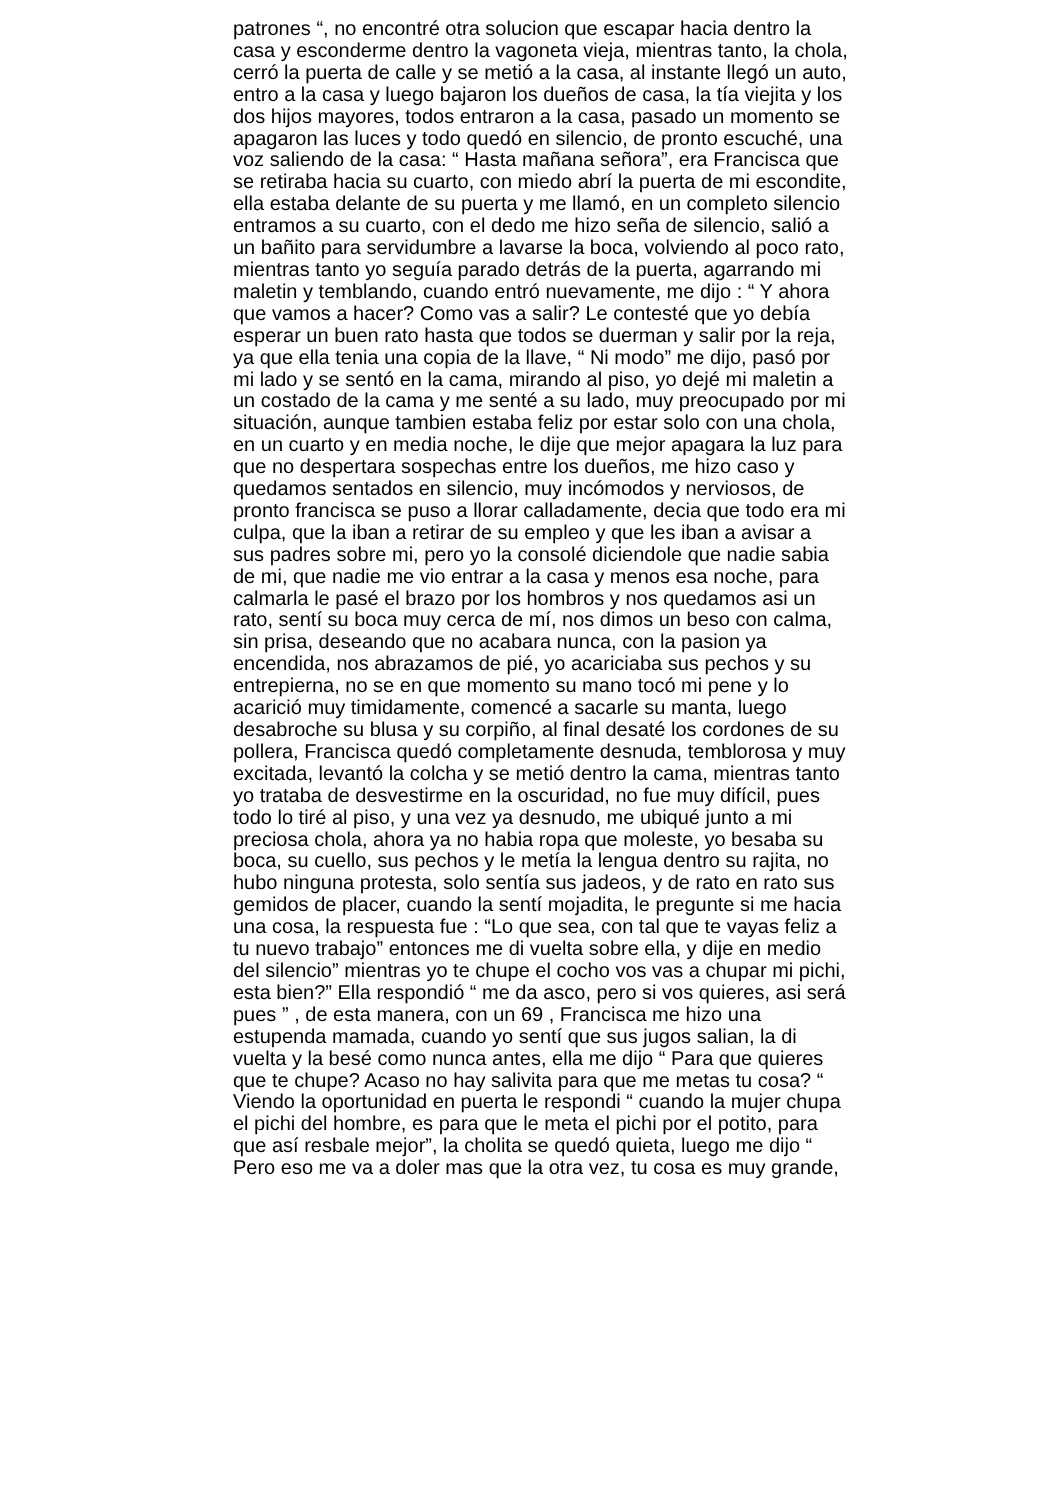patrones “, no encontré otra solucion que escapar hacia dentro la
casa y esconderme dentro la vagoneta vieja, mientras tanto, la chola,
cerró la puerta de calle y se metió a la casa, al instante llegó un auto,
entro a la casa y luego bajaron los dueños de casa, la tía viejita y los
dos hijos mayores, todos entraron a la casa, pasado un momento se
apagaron las luces y todo quedó en silencio, de pronto escuché, una
voz saliendo de la casa: “ Hasta mañana señora”, era Francisca que
se retiraba hacia su cuarto, con miedo abrí la puerta de mi escondite,
ella estaba delante de su puerta y me llamó, en un completo silencio
entramos a su cuarto, con el dedo me hizo seña de silencio, salió a
un bañito para servidumbre a lavarse la boca, volviendo al poco rato,
mientras tanto yo seguía parado detrás de la puerta, agarrando mi
maletin y temblando, cuando entró nuevamente, me dijo : “ Y ahora
que vamos a hacer? Como vas a salir? Le contesté que yo debía
esperar un buen rato hasta que todos se duerman y salir por la reja,
ya que ella tenia una copia de la llave, “ Ni modo” me dijo, pasó por
mi lado y se sentó en la cama, mirando al piso, yo dejé mi maletin a
un costado de la cama y me senté a su lado, muy preocupado por mi
situación, aunque tambien estaba feliz por estar solo con una chola,
en un cuarto y en media noche, le dije que mejor apagara la luz para
que no despertara sospechas entre los dueños, me hizo caso y
quedamos sentados en silencio, muy incómodos y nerviosos, de
pronto francisca se puso a llorar calladamente, decia que todo era mi
culpa, que la iban a retirar de su empleo y que les iban a avisar a
sus padres sobre mi, pero yo la consolé diciendole que nadie sabia
de mi, que nadie me vio entrar a la casa y menos esa noche, para
calmarla le pasé el brazo por los hombros y nos quedamos asi un
rato, sentí su boca muy cerca de mí, nos dimos un beso con calma,
sin prisa, deseando que no acabara nunca, con la pasion ya
encendida, nos abrazamos de pié, yo acariciaba sus pechos y su
entrepierna, no se en que momento su mano tocó mi pene y lo
acarició muy timidamente, comencé a sacarle su manta, luego
desabroche su blusa y su corpiño, al final desaté los cordones de su
pollera, Francisca quedó completamente desnuda, temblorosa y muy
excitada, levantó la colcha y se metió dentro la cama, mientras tanto
yo trataba de desvestirme en la oscuridad, no fue muy difícil, pues
todo lo tiré al piso, y una vez ya desnudo, me ubiqué junto a mi
preciosa chola, ahora ya no habia ropa que moleste, yo besaba su
boca, su cuello, sus pechos y le metía la lengua dentro su rajita, no
hubo ninguna protesta, solo sentía sus jadeos, y de rato en rato sus
gemidos de placer, cuando la sentí mojadita, le pregunte si me hacia
una cosa, la respuesta fue : “Lo que sea, con tal que te vayas feliz a
tu nuevo trabajo” entonces me di vuelta sobre ella, y dije en medio
del silencio” mientras yo te chupe el cocho vos vas a chupar mi pichi,
esta bien?” Ella respondió “ me da asco, pero si vos quieres, asi será
pues ” , de esta manera, con un 69 , Francisca me hizo una
estupenda mamada, cuando yo sentí que sus jugos salian, la di
vuelta y la besé como nunca antes, ella me dijo “ Para que quieres
que te chupe? Acaso no hay salivita para que me metas tu cosa? “
Viendo la oportunidad en puerta le respondi “ cuando la mujer chupa
el pichi del hombre, es para que le meta el pichi por el potito, para
que así resbale mejor”, la cholita se quedó quieta, luego me dijo “
Pero eso me va a doler mas que la otra vez, tu cosa es muy grande,